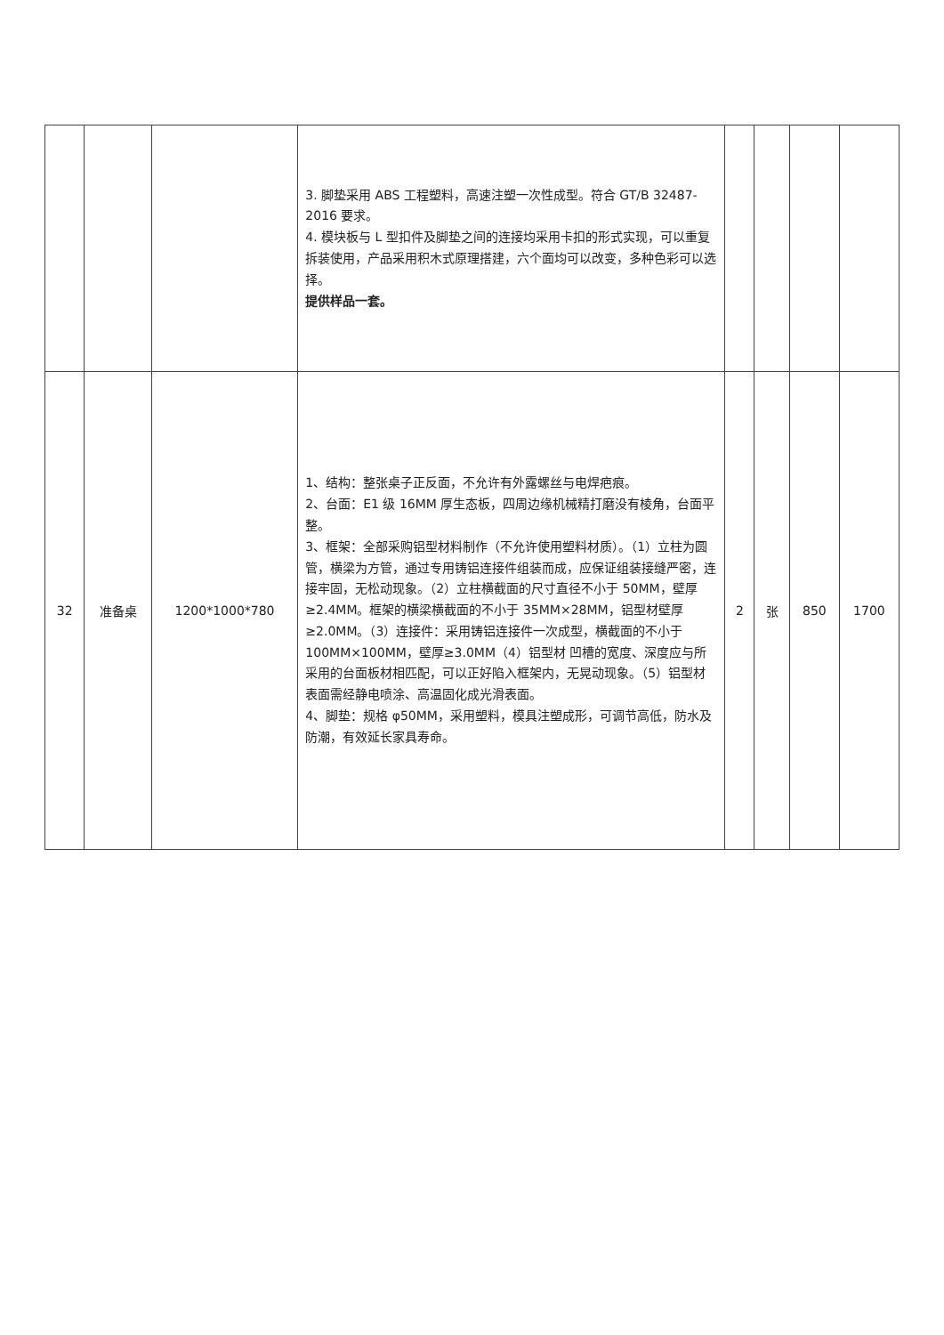| | | | 3. 脚垫采用 ABS 工程塑料，高速注塑一次性成型。符合 GT/B 32487-2016 要求。 4. 模块板与 L 型扣件及脚垫之间的连接均采用卡扣的形式实现，可以重复拆装使用，产品采用积木式原理搭建，六个面均可以改变，多种色彩可以选择。 提供样品一套。 | | | | |
| 32 | 准备桌 | 1200*1000*780 | 1、结构：整张桌子正反面，不允许有外露螺丝与电焊疤痕。 2、台面：E1 级 16MM 厚生态板，四周边缘机械精打磨没有棱角，台面平整。 3、框架：全部采购铝型材料制作（不允许使用塑料材质）。（1）立柱为圆管，横梁为方管，通过专用铸铝连接件组装而成，应保证组装接缝严密，连接牢固，无松动现象。（2）立柱横截面的尺寸直径不小于 50MM，壁厚≥2.4MM。框架的横梁横截面的不小于 35MM×28MM，铝型材壁厚≥2.0MM。（3）连接件：采用铸铝连接件一次成型，横截面的不小于 100MM×100MM，壁厚≥3.0MM（4）铝型材 凹槽的宽度、深度应与所采用的台面板材相匹配，可以正好陷入框架内，无晃动现象。（5）铝型材表面需经静电喷涂、高温固化成光滑表面。 4、脚垫：规格 φ50MM，采用塑料，模具注塑成形，可调节高低，防水及防潮，有效延长家具寿命。 | 2 | 张 | 850 | 1700 |